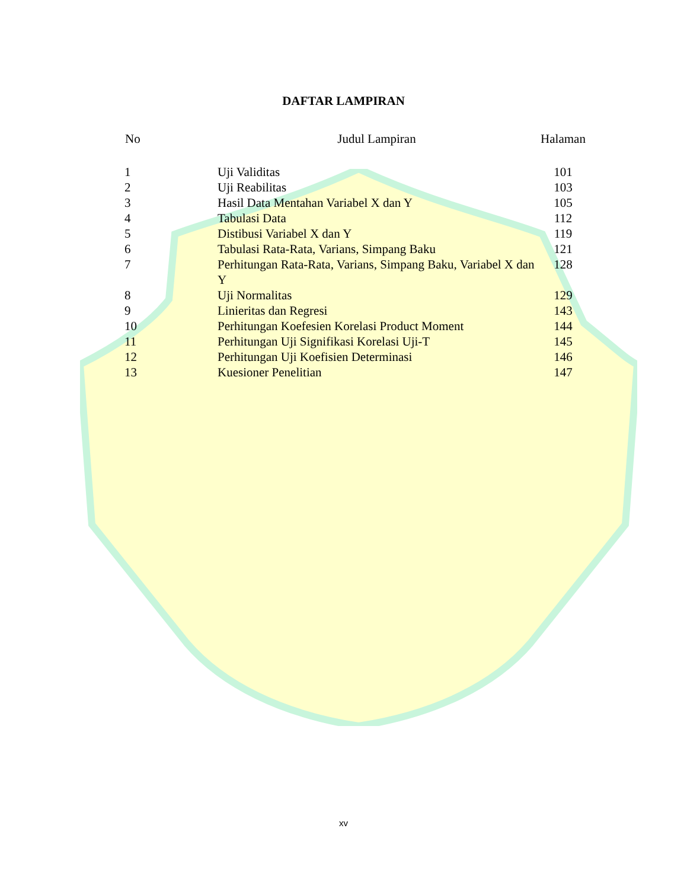DAFTAR LAMPIRAN
| No | Judul Lampiran | Halaman |
| --- | --- | --- |
| 1 | Uji Validitas | 101 |
| 2 | Uji Reabilitas | 103 |
| 3 | Hasil Data Mentahan Variabel X dan Y | 105 |
| 4 | Tabulasi Data | 112 |
| 5 | Distibusi Variabel X dan Y | 119 |
| 6 | Tabulasi Rata-Rata, Varians, Simpang Baku | 121 |
| 7 | Perhitungan Rata-Rata, Varians, Simpang Baku, Variabel X dan Y | 128 |
| 8 | Uji Normalitas | 129 |
| 9 | Linieritas dan Regresi | 143 |
| 10 | Perhitungan Koefesien Korelasi Product Moment | 144 |
| 11 | Perhitungan Uji Signifikasi Korelasi Uji-T | 145 |
| 12 | Perhitungan Uji Koefisien Determinasi | 146 |
| 13 | Kuesioner Penelitian | 147 |
xv